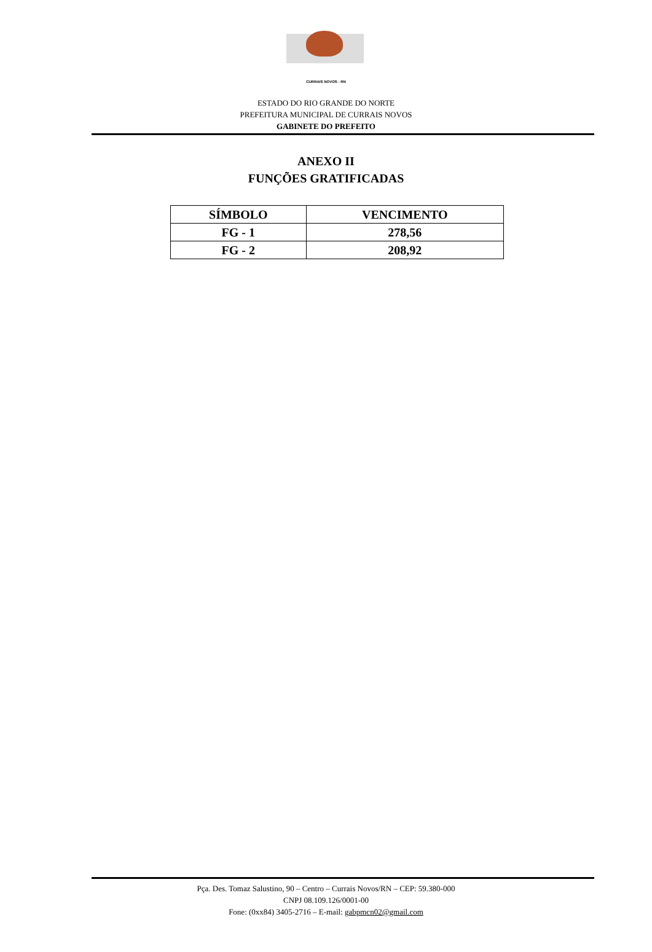CURRAIS NOVOS - RN
ESTADO DO RIO GRANDE DO NORTE
PREFEITURA MUNICIPAL DE CURRAIS NOVOS
GABINETE DO PREFEITO
ANEXO II
FUNÇÕES GRATIFICADAS
| SÍMBOLO | VENCIMENTO |
| --- | --- |
| FG - 1 | 278,56 |
| FG - 2 | 208,92 |
Pça. Des. Tomaz Salustino, 90 – Centro – Currais Novos/RN – CEP: 59.380-000
CNPJ 08.109.126/0001-00
Fone: (0xx84) 3405-2716 – E-mail: gabpmcn02@gmail.com